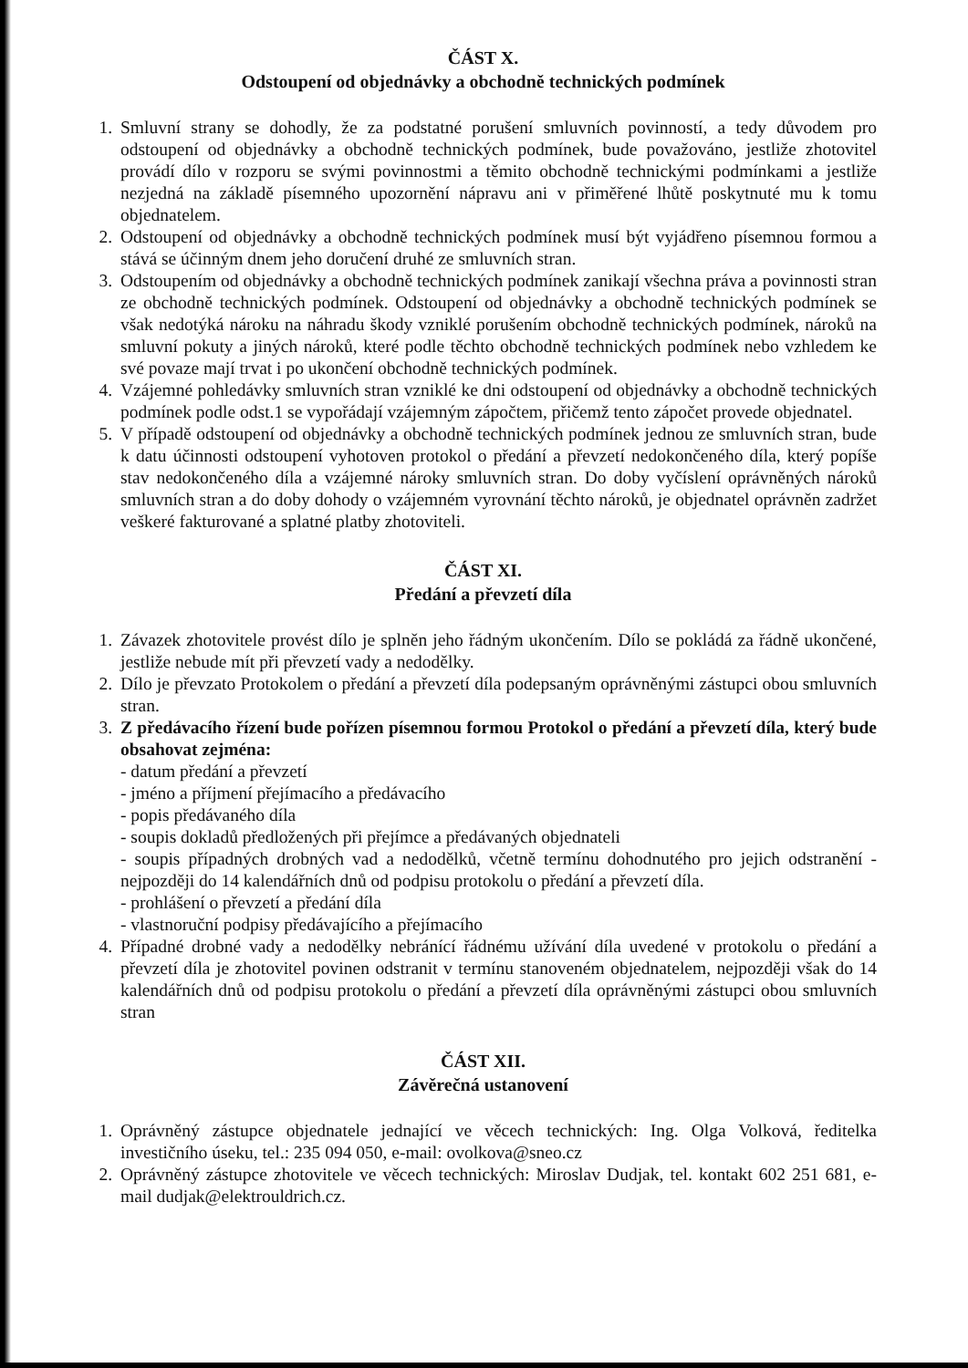ČÁST X.
Odstoupení od objednávky a obchodně technických podmínek
1. Smluvní strany se dohodly, že za podstatné porušení smluvních povinností, a tedy důvodem pro odstoupení od objednávky a obchodně technických podmínek, bude považováno, jestliže zhotovitel provádí dílo v rozporu se svými povinnostmi a těmito obchodně technickými podmínkami a jestliže nezjedná na základě písemného upozornění nápravu ani v přiměřené lhůtě poskytnuté mu k tomu objednatelem.
2. Odstoupení od objednávky a obchodně technických podmínek musí být vyjádřeno písemnou formou a stává se účinným dnem jeho doručení druhé ze smluvních stran.
3. Odstoupením od objednávky a obchodně technických podmínek zanikají všechna práva a povinnosti stran ze obchodně technických podmínek. Odstoupení od objednávky a obchodně technických podmínek se však nedotýká nároku na náhradu škody vzniklé porušením obchodně technických podmínek, nároků na smluvní pokuty a jiných nároků, které podle těchto obchodně technických podmínek nebo vzhledem ke své povaze mají trvat i po ukončení obchodně technických podmínek.
4. Vzájemné pohledávky smluvních stran vzniklé ke dni odstoupení od objednávky a obchodně technických podmínek podle odst.1 se vypořádají vzájemným zápočtem, přičemž tento zápočet provede objednatel.
5. V případě odstoupení od objednávky a obchodně technických podmínek jednou ze smluvních stran, bude k datu účinnosti odstoupení vyhotoven protokol o předání a převzetí nedokončeného díla, který popíše stav nedokončeného díla a vzájemné nároky smluvních stran. Do doby vyčíslení oprávněných nároků smluvních stran a do doby dohody o vzájemném vyrovnání těchto nároků, je objednatel oprávněn zadržet veškeré fakturované a splatné platby zhotoviteli.
ČÁST XI.
Předání a převzetí díla
1. Závazek zhotovitele provést dílo je splněn jeho řádným ukončením. Dílo se pokládá za řádně ukončené, jestliže nebude mít při převzetí vady a nedodělky.
2. Dílo je převzato Protokolem o předání a převzetí díla podepsaným oprávněnými zástupci obou smluvních stran.
3. Z předávacího řízení bude pořízen písemnou formou Protokol o předání a převzetí díla, který bude obsahovat zejména:
- datum předání a převzetí
- jméno a příjmení přejímacího a předávacího
- popis předávaného díla
- soupis dokladů předložených při přejímce a předávaných objednateli
- soupis případných drobných vad a nedodělků, včetně termínu dohodnutého pro jejich odstranění - nejpozději do 14 kalendářních dnů od podpisu protokolu o předání a převzetí díla.
- prohlášení o převzetí a předání díla
- vlastnoruční podpisy předávajícího a přejímacího
4. Případné drobné vady a nedodělky nebránící řádnému užívání díla uvedené v protokolu o předání a převzetí díla je zhotovitel povinen odstranit v termínu stanoveném objednatelem, nejpozději však do 14 kalendářních dnů od podpisu protokolu o předání a převzetí díla oprávněnými zástupci obou smluvních stran
ČÁST XII.
Závěrečná ustanovení
1. Oprávněný zástupce objednatele jednající ve věcech technických: Ing. Olga Volková, ředitelka investičního úseku, tel.: 235 094 050, e-mail: ovolkova@sneo.cz
2. Oprávněný zástupce zhotovitele ve věcech technických: Miroslav Dudjak, tel. kontakt 602 251 681, e-mail dudjak@elektrouldrich.cz.